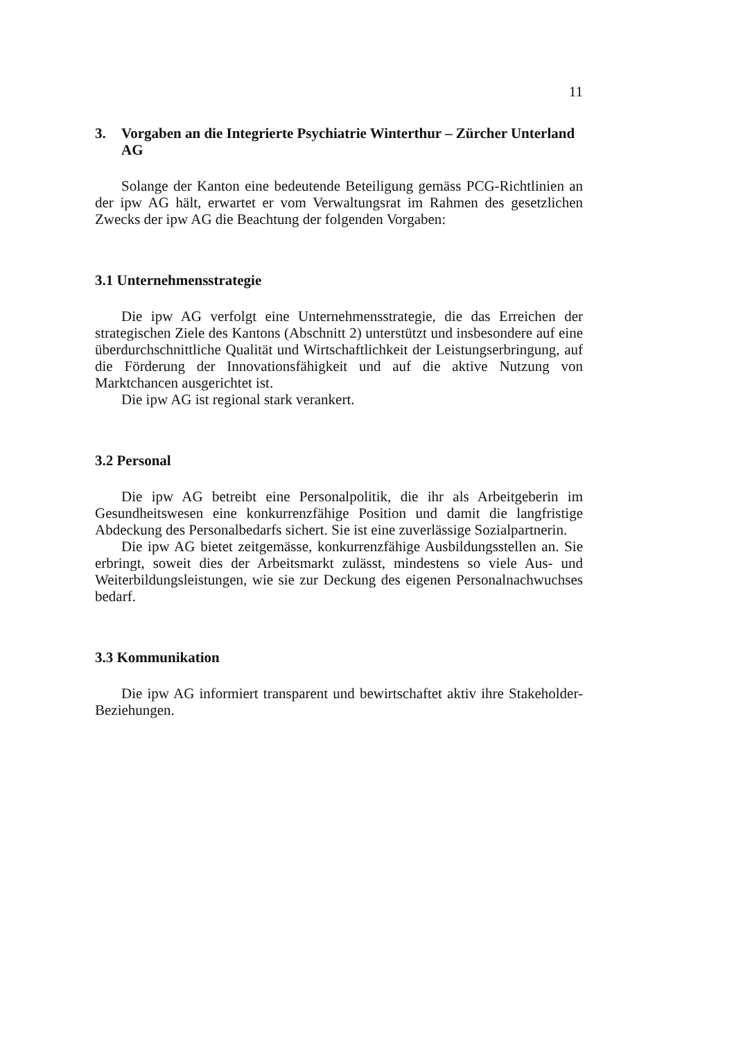11
3. Vorgaben an die Integrierte Psychiatrie Winterthur – Zürcher Unterland AG
Solange der Kanton eine bedeutende Beteiligung gemäss PCG-Richtlinien an der ipw AG hält, erwartet er vom Verwaltungsrat im Rahmen des gesetzlichen Zwecks der ipw AG die Beachtung der folgenden Vorgaben:
3.1 Unternehmensstrategie
Die ipw AG verfolgt eine Unternehmensstrategie, die das Erreichen der strategischen Ziele des Kantons (Abschnitt 2) unterstützt und insbesondere auf eine überdurchschnittliche Qualität und Wirtschaftlichkeit der Leistungserbringung, auf die Förderung der Innovationsfähigkeit und auf die aktive Nutzung von Marktchancen ausgerichtet ist.
Die ipw AG ist regional stark verankert.
3.2 Personal
Die ipw AG betreibt eine Personalpolitik, die ihr als Arbeitgeberin im Gesundheitswesen eine konkurrenzfähige Position und damit die langfristige Abdeckung des Personalbedarfs sichert. Sie ist eine zuverlässige Sozialpartnerin.
Die ipw AG bietet zeitgemässe, konkurrenzfähige Ausbildungsstellen an. Sie erbringt, soweit dies der Arbeitsmarkt zulässt, mindestens so viele Aus- und Weiterbildungsleistungen, wie sie zur Deckung des eigenen Personalnachwuchses bedarf.
3.3 Kommunikation
Die ipw AG informiert transparent und bewirtschaftet aktiv ihre Stakeholder-Beziehungen.